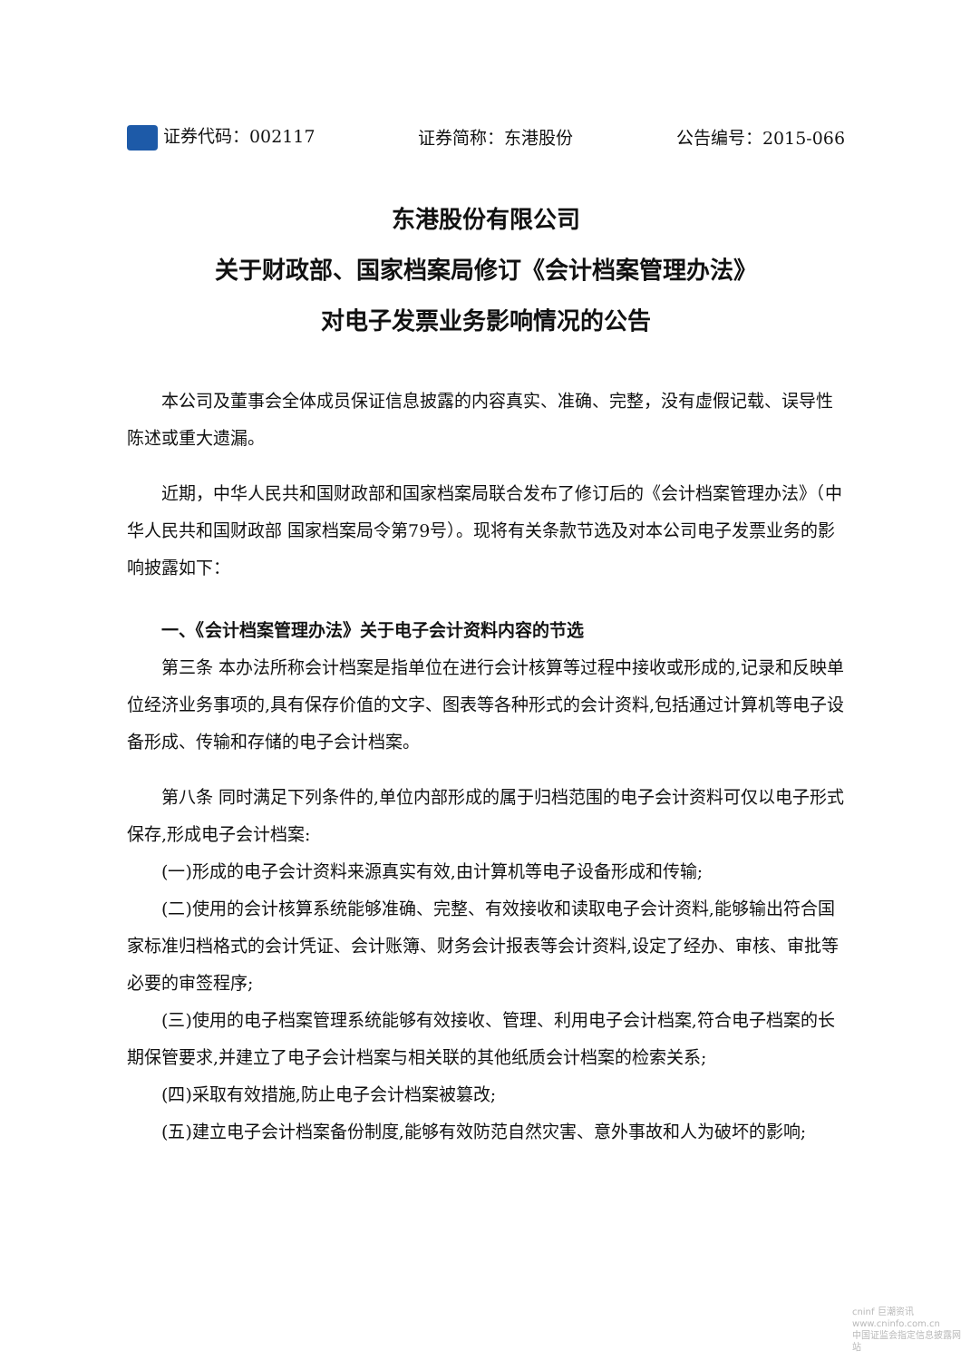证券代码：002117 证券简称：东港股份 公告编号：2015-066
东港股份有限公司
关于财政部、国家档案局修订《会计档案管理办法》
对电子发票业务影响情况的公告
本公司及董事会全体成员保证信息披露的内容真实、准确、完整，没有虚假记载、误导性陈述或重大遗漏。
近期，中华人民共和国财政部和国家档案局联合发布了修订后的《会计档案管理办法》（中华人民共和国财政部 国家档案局令第79号）。现将有关条款节选及对本公司电子发票业务的影响披露如下：
一、《会计档案管理办法》关于电子会计资料内容的节选
第三条 本办法所称会计档案是指单位在进行会计核算等过程中接收或形成的,记录和反映单位经济业务事项的,具有保存价值的文字、图表等各种形式的会计资料,包括通过计算机等电子设备形成、传输和存储的电子会计档案。
第八条 同时满足下列条件的,单位内部形成的属于归档范围的电子会计资料可仅以电子形式保存,形成电子会计档案:
(一)形成的电子会计资料来源真实有效,由计算机等电子设备形成和传输;
(二)使用的会计核算系统能够准确、完整、有效接收和读取电子会计资料,能够输出符合国家标准归档格式的会计凭证、会计账簿、财务会计报表等会计资料,设定了经办、审核、审批等必要的审签程序;
(三)使用的电子档案管理系统能够有效接收、管理、利用电子会计档案,符合电子档案的长期保管要求,并建立了电子会计档案与相关联的其他纸质会计档案的检索关系;
(四)采取有效措施,防止电子会计档案被篡改;
(五)建立电子会计档案备份制度,能够有效防范自然灾害、意外事故和人为破坏的影响;
cninf 巨潮资讯
www.cninfo.com.cn
中国证监会指定信息披露网站